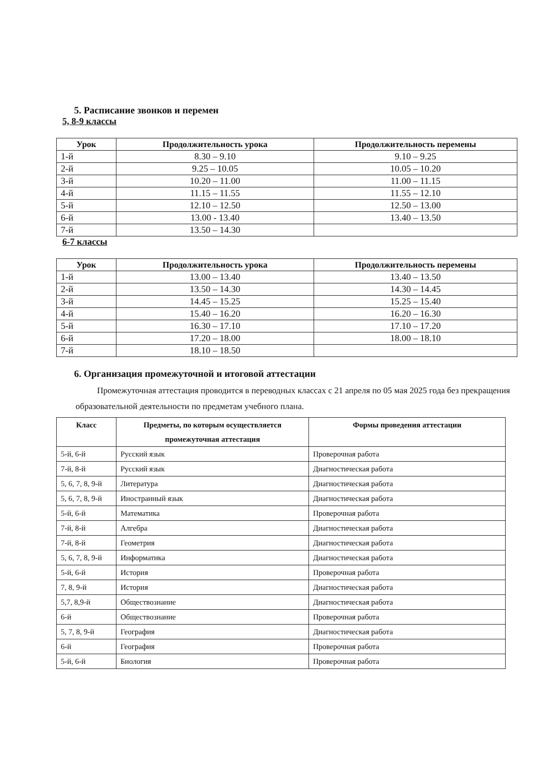5. Расписание звонков и перемен
5, 8-9 классы
| Урок | Продолжительность урока | Продолжительность перемены |
| --- | --- | --- |
| 1-й | 8.30 – 9.10 | 9.10 – 9.25 |
| 2-й | 9.25 – 10.05 | 10.05 – 10.20 |
| 3-й | 10.20 – 11.00 | 11.00 – 11.15 |
| 4-й | 11.15 – 11.55 | 11.55 – 12.10 |
| 5-й | 12.10 – 12.50 | 12.50 – 13.00 |
| 6-й | 13.00 - 13.40 | 13.40 – 13.50 |
| 7-й | 13.50 – 14.30 | |
6-7 классы
| Урок | Продолжительность урока | Продолжительность перемены |
| --- | --- | --- |
| 1-й | 13.00 – 13.40 | 13.40 – 13.50 |
| 2-й | 13.50 – 14.30 | 14.30 – 14.45 |
| 3-й | 14.45 – 15.25 | 15.25 – 15.40 |
| 4-й | 15.40 – 16.20 | 16.20 – 16.30 |
| 5-й | 16.30 – 17.10 | 17.10 – 17.20 |
| 6-й | 17.20 – 18.00 | 18.00 – 18.10 |
| 7-й | 18.10 – 18.50 | |
6. Организация промежуточной и итоговой аттестации
Промежуточная аттестация проводится в переводных классах с 21 апреля по 05 мая 2025 года без прекращения образовательной деятельности по предметам учебного плана.
| Класс | Предметы, по которым осуществляется промежуточная аттестация | Формы проведения аттестации |
| --- | --- | --- |
| 5-й, 6-й | Русский язык | Проверочная работа |
| 7-й, 8-й | Русский язык | Диагностическая работа |
| 5, 6, 7, 8, 9-й | Литература | Диагностическая работа |
| 5, 6, 7, 8, 9-й | Иностранный язык | Диагностическая работа |
| 5-й, 6-й | Математика | Проверочная работа |
| 7-й, 8-й | Алгебра | Диагностическая работа |
| 7-й, 8-й | Геометрия | Диагностическая работа |
| 5, 6, 7, 8, 9-й | Информатика | Диагностическая работа |
| 5-й, 6-й | История | Проверочная работа |
| 7, 8, 9-й | История | Диагностическая работа |
| 5,7, 8,9-й | Обществознание | Диагностическая работа |
| 6-й | Обществознание | Проверочная работа |
| 5, 7, 8, 9-й | География | Диагностическая работа |
| 6-й | География | Проверочная работа |
| 5-й, 6-й | Биология | Проверочная работа |